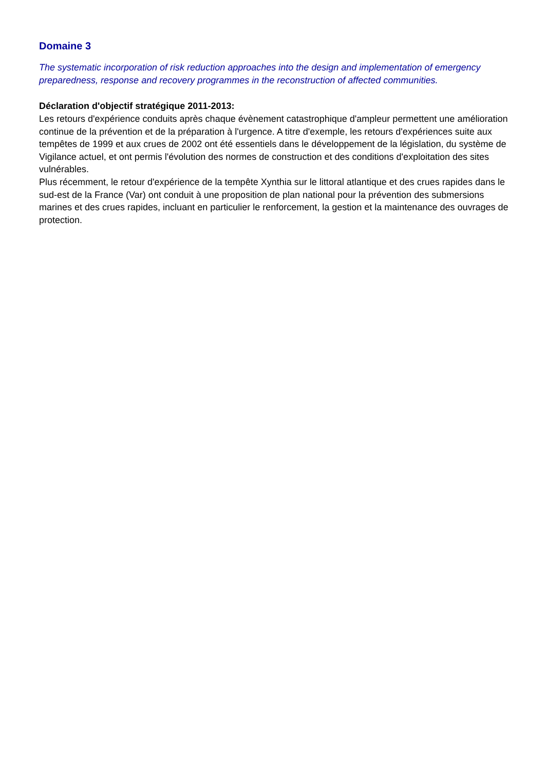Domaine 3
The systematic incorporation of risk reduction approaches into the design and implementation of emergency preparedness, response and recovery programmes in the reconstruction of affected communities.
Déclaration d'objectif stratégique 2011-2013:
Les retours d'expérience conduits après chaque évènement catastrophique d'ampleur permettent une amélioration continue de la prévention et de la préparation à l'urgence. A titre d'exemple, les retours d'expériences suite aux tempêtes de 1999 et aux crues de 2002 ont été essentiels dans le développement de la législation, du système de Vigilance actuel, et ont permis l'évolution des normes de construction et des conditions d'exploitation des sites vulnérables.
Plus récemment, le retour d'expérience de la tempête Xynthia sur le littoral atlantique et des crues rapides dans le sud-est de la France (Var) ont conduit à une proposition de plan national pour la prévention des submersions marines et des crues rapides, incluant en particulier le renforcement, la gestion et la maintenance des ouvrages de protection.